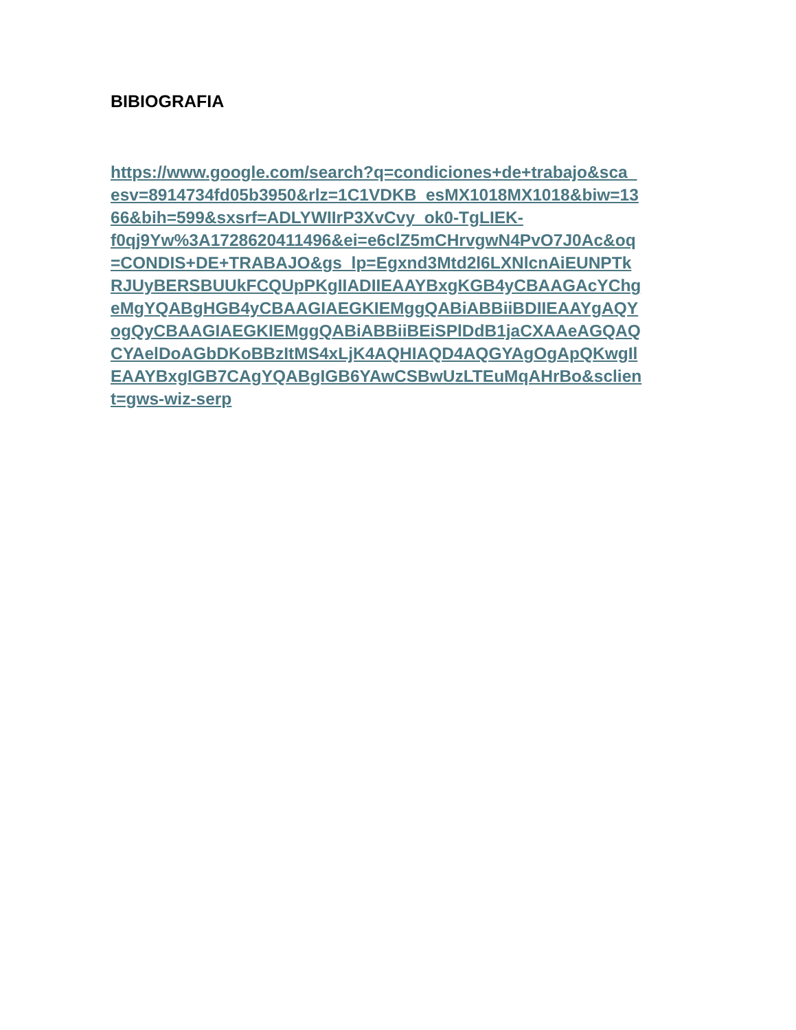BIBIOGRAFIA
https://www.google.com/search?q=condiciones+de+trabajo&sca_
esv=8914734fd05b3950&rlz=1C1VDKB_esMX1018MX1018&biw=13
66&bih=599&sxsrf=ADLYWIIrP3XvCvy_ok0-TgLIEK-
f0qj9Yw%3A1728620411496&ei=e6clZ5mCHrvgwN4PvO7J0Ac&oq
=CONDIS+DE+TRABAJO&gs_lp=Egxnd3Mtd2l6LXNlcnAiEUNPTk
RJUyBERSBUUkFCQUpPKgIIADIIEAAYBxgKGB4yCBAAGAcYChg
eMgYQABgHGB4yCBAAGIAEGKIEMggQABiABBiiBDIIEAAYgAQY
ogQyCBAAGIAEGKIEMggQABiABBiiBEiSPlDdB1jaCXAAeAGQAQ
CYAelDoAGbDKoBBzItMS4xLjK4AQHIAQD4AQGYAgOgApQKwgIl
EAAYBxgIGB7CAgYQABgIGB6YAwCSBwUzLTEuMqAHrBo&sclien
t=gws-wiz-serp